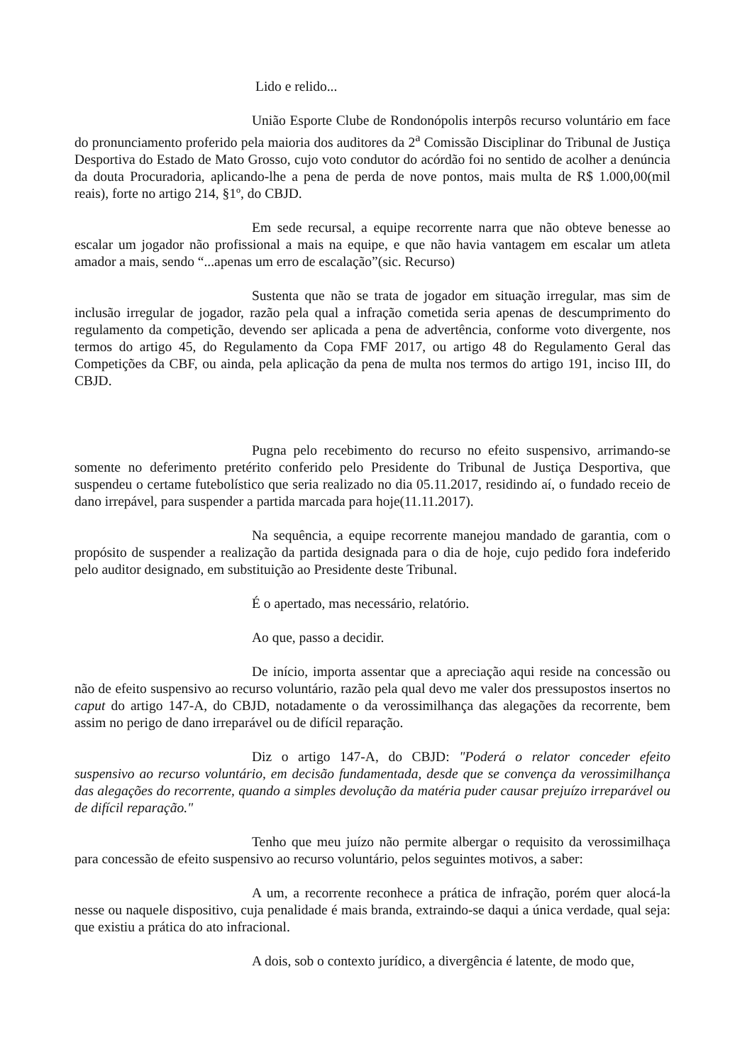Lido e relido...
União Esporte Clube de Rondonópolis interpôs recurso voluntário em face do pronunciamento proferido pela maioria dos auditores da 2<sup>a</sup> Comissão Disciplinar do Tribunal de Justiça Desportiva do Estado de Mato Grosso, cujo voto condutor do acórdão foi no sentido de acolher a denúncia da douta Procuradoria, aplicando-lhe a pena de perda de nove pontos, mais multa de R$ 1.000,00(mil reais), forte no artigo 214, §1º, do CBJD.
Em sede recursal, a equipe recorrente narra que não obteve benesse ao escalar um jogador não profissional a mais na equipe, e que não havia vantagem em escalar um atleta amador a mais, sendo “...apenas um erro de escalação”(sic. Recurso)
Sustenta que não se trata de jogador em situação irregular, mas sim de inclusão irregular de jogador, razão pela qual a infração cometida seria apenas de descumprimento do regulamento da competição, devendo ser aplicada a pena de advertência, conforme voto divergente, nos termos do artigo 45, do Regulamento da Copa FMF 2017, ou artigo 48 do Regulamento Geral das Competições da CBF, ou ainda, pela aplicação da pena de multa nos termos do artigo 191, inciso III, do CBJD.
Pugna pelo recebimento do recurso no efeito suspensivo, arrimando-se somente no deferimento pretérito conferido pelo Presidente do Tribunal de Justiça Desportiva, que suspendeu o certame futebolístico que seria realizado no dia 05.11.2017, residindo aí, o fundado receio de dano irrepável, para suspender a partida marcada para hoje(11.11.2017).
Na sequência, a equipe recorrente manejou mandado de garantia, com o propósito de suspender a realização da partida designada para o dia de hoje, cujo pedido fora indeferido pelo auditor designado, em substituição ao Presidente deste Tribunal.
É o apertado, mas necessário, relatório.
Ao que, passo a decidir.
De início, importa assentar que a apreciação aqui reside na concessão ou não de efeito suspensivo ao recurso voluntário, razão pela qual devo me valer dos pressupostos insertos no caput do artigo 147-A, do CBJD, notadamente o da verossimilhança das alegações da recorrente, bem assim no perigo de dano irreparável ou de difícil reparação.
Diz o artigo 147-A, do CBJD: "Poderá o relator conceder efeito suspensivo ao recurso voluntário, em decisão fundamentada, desde que se convença da verossimilhança das alegações do recorrente, quando a simples devolução da matéria puder causar prejuízo irreparável ou de difícil reparação."
Tenho que meu juízo não permite albergar o requisito da verossimilhaça para concessão de efeito suspensivo ao recurso voluntário, pelos seguintes motivos, a saber:
A um, a recorrente reconhece a prática de infração, porém quer alocá-la nesse ou naquele dispositivo, cuja penalidade é mais branda, extraindo-se daqui a única verdade, qual seja: que existiu a prática do ato infracional.
A dois, sob o contexto jurídico, a divergência é latente, de modo que,